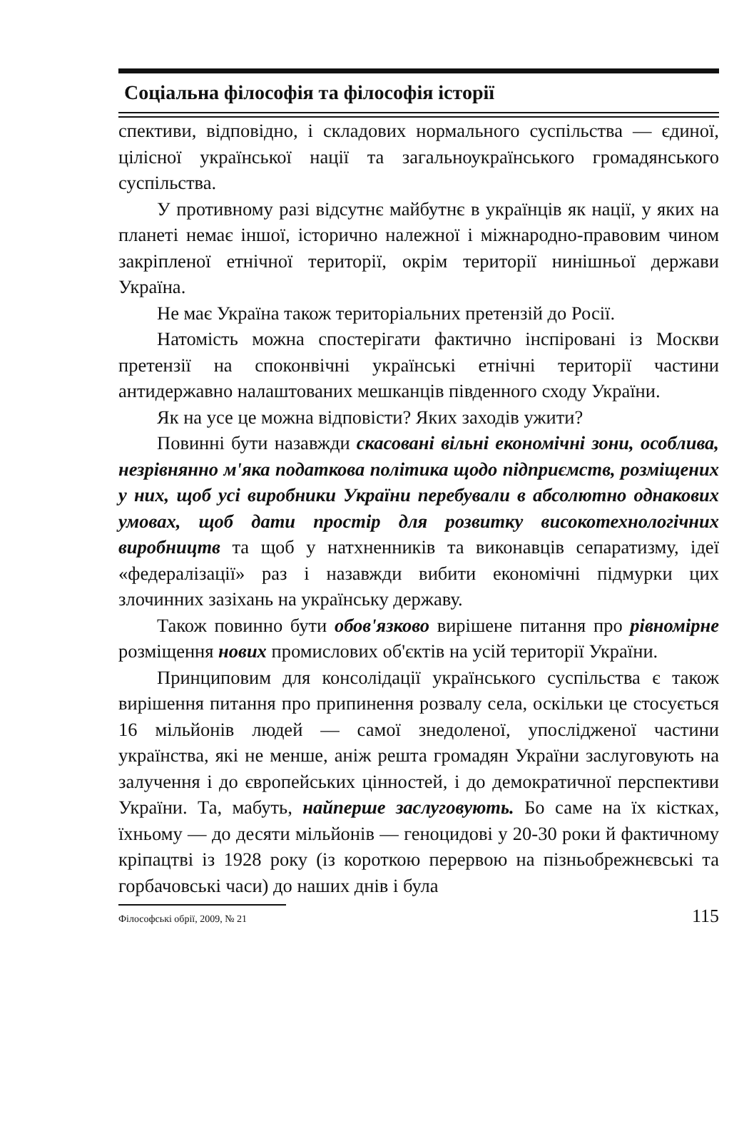Соціальна філософія та філософія історії
спективи, відповідно, і складових нормального суспільства — єдиної, цілісної української нації та загальноукраїнського громадянського суспільства.
У противному разі відсутнє майбутнє в українців як нації, у яких на планеті немає іншої, історично належної і міжнародно-правовим чином закріпленої етнічної території, окрім території нинішньої держави Україна.
Не має Україна також територіальних претензій до Росії.
Натомість можна спостерігати фактично інспіровані із Москви претензії на споконвічні українські етнічні території частини антидержавно налаштованих мешканців південного сходу України.
Як на усе це можна відповісти? Яких заходів ужити?
Повинні бути назавжди скасовані вільні економічні зони, особлива, незрівнянно м'яка податкова політика щодо підприємств, розміщених у них, щоб усі виробники України перебували в абсолютно однакових умовах, щоб дати простір для розвитку високотехнологічних виробництв та щоб у натхненників та виконавців сепаратизму, ідеї «федералізації» раз і назавжди вибити економічні підмурки цих злочинних зазіхань на українську державу.
Також повинно бути обов'язково вирішене питання про рівномірне розміщення нових промислових об'єктів на усій території України.
Принциповим для консолідації українського суспільства є також вирішення питання про припинення розвалу села, оскільки це стосується 16 мільйонів людей — самої знедоленої, упослідженої частини українства, які не менше, аніж решта громадян України заслуговують на залучення і до європейських цінностей, і до демократичної перспективи України. Та, мабуть, найперше заслуговують. Бо саме на їх кістках, їхньому — до десяти мільйонів — геноцидові у 20-30 роки й фактичному кріпацтві із 1928 року (із короткою перервою на пізньобрежнєвські та горбачовські часи) до наших днів і була
Філософські обрії, 2009, № 21 115